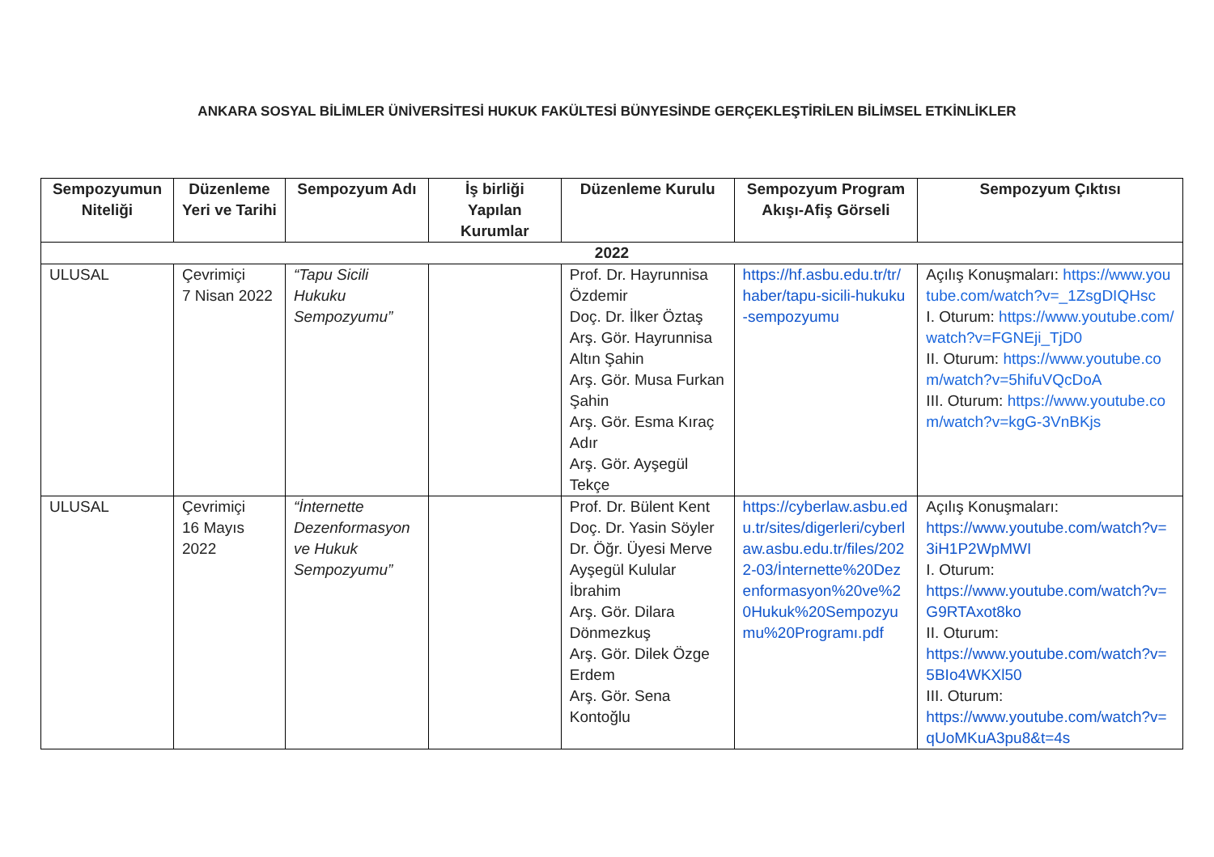ANKARA SOSYAL BİLİMLER ÜNİVERSİTESİ HUKUK FAKÜLTESİ BÜNYESİNDE GERÇEKLEŞTİRİLEN BİLİMSEL ETKİNLİKLER
| Sempozyumun Niteliği | Düzenleme Yeri ve Tarihi | Sempozyum Adı | İş birliği Yapılan Kurumlar | Düzenleme Kurulu | Sempozyum Program Akışı-Afiş Görseli | Sempozyum Çıktısı |
| --- | --- | --- | --- | --- | --- | --- |
| 2022 | | | | | | |
| ULUSAL | Çevrimiçi 7 Nisan 2022 | “Tapu Sicili Hukuku Sempozyumu” | | Prof. Dr. Hayrunnisa Özdemir Doç. Dr. İlker Öztaş Arş. Gör. Hayrunnisa Altın Şahin Arş. Gör. Musa Furkan Şahin Arş. Gör. Esma Kıraç Adır Arş. Gör. Ayşegül Tekçe | https://hf.asbu.edu.tr/tr/haber/tapu-sicili-hukuku-sempozyumu | Açılış Konuşmaları: https://www.youtube.com/watch?v=_1ZsgDIQHsc I. Oturum: https://www.youtube.com/watch?v=FGNEji_TjD0 II. Oturum: https://www.youtube.com/watch?v=5hifuVQcDoA III. Oturum: https://www.youtube.com/watch?v=kgG-3VnBKjs |
| ULUSAL | Çevrimiçi 16 Mayıs 2022 | “İnternette Dezenformasyon ve Hukuk Sempozyumu” | | Prof. Dr. Bülent Kent Doç. Dr. Yasin Söyler Dr. Öğr. Üyesi Merve Ayşegül Kulular İbrahim Arş. Gör. Dilara Dönmezkuş Arş. Gör. Dilek Özge Erdem Arş. Gör. Sena Kontoğlu | https://cyberlaw.asbu.edu.tr/sites/digerleri/cyberlaw.asbu.edu.tr/files/2022-03/İnternette%20Dezenformasyon%20ve%20Hukuk%20Sempozyumu%20Programı.pdf | Açılış Konuşmaları: https://www.youtube.com/watch?v=3iH1P2WpMWI I. Oturum: https://www.youtube.com/watch?v=G9RTAxot8ko II. Oturum: https://www.youtube.com/watch?v=5BIo4WKXl50 III. Oturum: https://www.youtube.com/watch?v=qUoMKuA3pu8&t=4s |